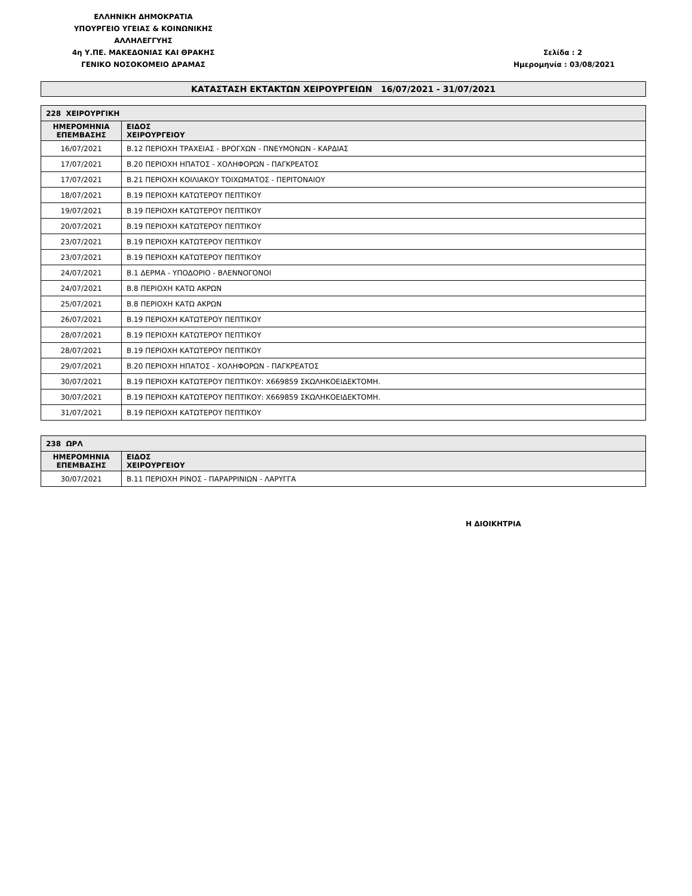ΕΛΛΗΝΙΚΗ ΔΗΜΟΚΡΑΤΙΑ
ΥΠΟΥΡΓΕΙΟ ΥΓΕΙΑΣ & ΚΟΙΝΩΝΙΚΗΣ ΑΛΛΗΛΕΓΓΥΗΣ
4η Υ.ΠΕ. ΜΑΚΕΔΟΝΙΑΣ ΚΑΙ ΘΡΑΚΗΣ
ΓΕΝΙΚΟ ΝΟΣΟΚΟΜΕΙΟ ΔΡΑΜΑΣ
Σελίδα : 2
Ημερομηνία : 03/08/2021
ΚΑΤΑΣΤΑΣΗ ΕΚΤΑΚΤΩΝ ΧΕΙΡΟΥΡΓΕΙΩΝ 16/07/2021 - 31/07/2021
| 228 ΧΕΙΡΟΥΡΓΙΚΗ | |
| --- | --- |
| ΗΜΕΡΟΜΗΝΙΑ ΕΠΕΜΒΑΣΗΣ | ΕΙΔΟΣ ΧΕΙΡΟΥΡΓΕΙΟΥ |
| 16/07/2021 | Β.12 ΠΕΡΙΟΧΗ ΤΡΑΧΕΙΑΣ - ΒΡΟΓΧΩΝ - ΠΝΕΥΜΟΝΩΝ - ΚΑΡΔΙΑΣ |
| 17/07/2021 | Β.20 ΠΕΡΙΟΧΗ ΗΠΑΤΟΣ - ΧΟΛΗΦΟΡΩΝ - ΠΑΓΚΡΕΑΤΟΣ |
| 17/07/2021 | Β.21 ΠΕΡΙΟΧΗ ΚΟΙΛΙΑΚΟΥ ΤΟΙΧΩΜΑΤΟΣ - ΠΕΡΙΤΟΝΑΙΟΥ |
| 18/07/2021 | Β.19 ΠΕΡΙΟΧΗ ΚΑΤΩΤΕΡΟΥ ΠΕΠΤΙΚΟΥ |
| 19/07/2021 | Β.19 ΠΕΡΙΟΧΗ ΚΑΤΩΤΕΡΟΥ ΠΕΠΤΙΚΟΥ |
| 20/07/2021 | Β.19 ΠΕΡΙΟΧΗ ΚΑΤΩΤΕΡΟΥ ΠΕΠΤΙΚΟΥ |
| 23/07/2021 | Β.19 ΠΕΡΙΟΧΗ ΚΑΤΩΤΕΡΟΥ ΠΕΠΤΙΚΟΥ |
| 23/07/2021 | Β.19 ΠΕΡΙΟΧΗ ΚΑΤΩΤΕΡΟΥ ΠΕΠΤΙΚΟΥ |
| 24/07/2021 | Β.1 ΔΕΡΜΑ - ΥΠΟΔΟΡΙΟ - ΒΛΕΝΝΟΓΟΝΟΙ |
| 24/07/2021 | Β.8 ΠΕΡΙΟΧΗ ΚΑΤΩ ΑΚΡΩΝ |
| 25/07/2021 | Β.8 ΠΕΡΙΟΧΗ ΚΑΤΩ ΑΚΡΩΝ |
| 26/07/2021 | Β.19 ΠΕΡΙΟΧΗ ΚΑΤΩΤΕΡΟΥ ΠΕΠΤΙΚΟΥ |
| 28/07/2021 | Β.19 ΠΕΡΙΟΧΗ ΚΑΤΩΤΕΡΟΥ ΠΕΠΤΙΚΟΥ |
| 28/07/2021 | Β.19 ΠΕΡΙΟΧΗ ΚΑΤΩΤΕΡΟΥ ΠΕΠΤΙΚΟΥ |
| 29/07/2021 | Β.20 ΠΕΡΙΟΧΗ ΗΠΑΤΟΣ - ΧΟΛΗΦΟΡΩΝ - ΠΑΓΚΡΕΑΤΟΣ |
| 30/07/2021 | Β.19 ΠΕΡΙΟΧΗ ΚΑΤΩΤΕΡΟΥ ΠΕΠΤΙΚΟΥ: Χ669859 ΣΚΩΛΗΚΟΕΙΔΕΚΤΟΜΗ. |
| 30/07/2021 | Β.19 ΠΕΡΙΟΧΗ ΚΑΤΩΤΕΡΟΥ ΠΕΠΤΙΚΟΥ: Χ669859 ΣΚΩΛΗΚΟΕΙΔΕΚΤΟΜΗ. |
| 31/07/2021 | Β.19 ΠΕΡΙΟΧΗ ΚΑΤΩΤΕΡΟΥ ΠΕΠΤΙΚΟΥ |
| 238 ΩΡΛ | |
| --- | --- |
| ΗΜΕΡΟΜΗΝΙΑ ΕΠΕΜΒΑΣΗΣ | ΕΙΔΟΣ ΧΕΙΡΟΥΡΓΕΙΟΥ |
| 30/07/2021 | Β.11 ΠΕΡΙΟΧΗ ΡΙΝΟΣ - ΠΑΡΑΡΡΙΝΙΩΝ - ΛΑΡΥΓΓΑ |
Η ΔΙΟΙΚΗΤΡΙΑ